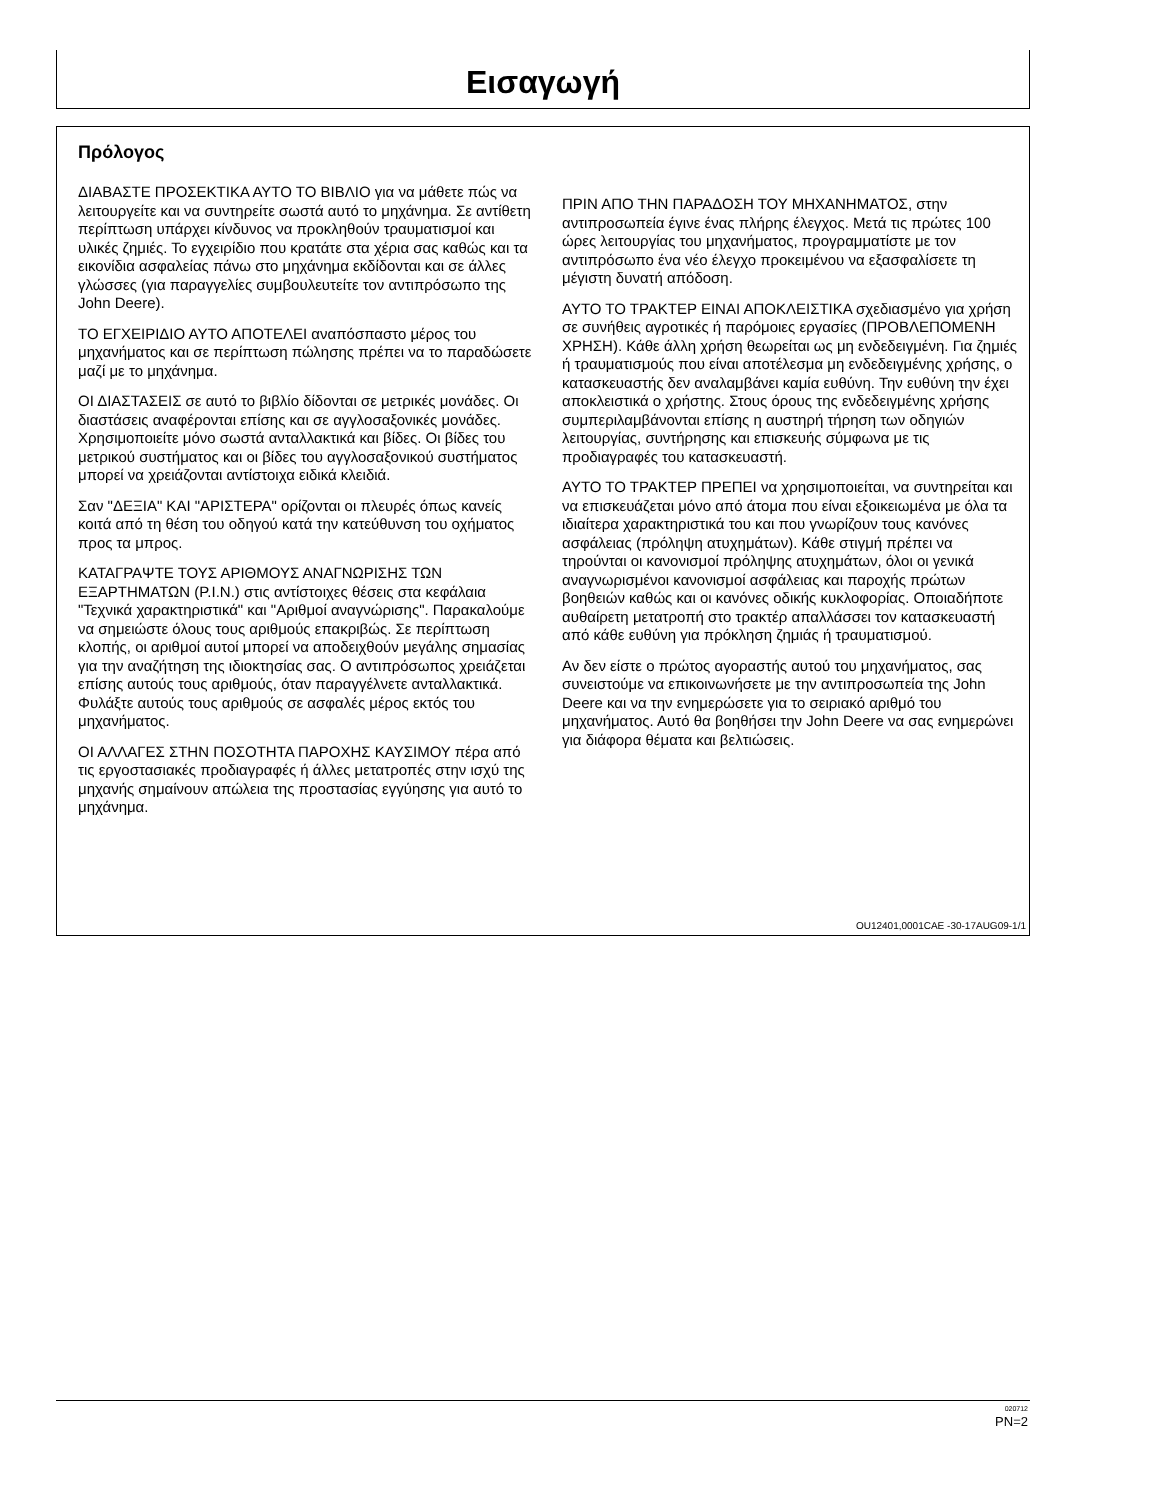Εισαγωγή
Πρόλογος
ΔΙΑΒΑΣΤΕ ΠΡΟΣΕΚΤΙΚΑ ΑΥΤΟ ΤΟ ΒΙΒΛΙΟ για να μάθετε πώς να λειτουργείτε και να συντηρείτε σωστά αυτό το μηχάνημα. Σε αντίθετη περίπτωση υπάρχει κίνδυνος να προκληθούν τραυματισμοί και υλικές ζημιές. Το εγχειρίδιο που κρατάτε στα χέρια σας καθώς και τα εικονίδια ασφαλείας πάνω στο μηχάνημα εκδίδονται και σε άλλες γλώσσες (για παραγγελίες συμβουλευτείτε τον αντιπρόσωπο της John Deere).
ΤΟ ΕΓΧΕΙΡΙΔΙΟ ΑΥΤΟ ΑΠΟΤΕΛΕΙ αναπόσπαστο μέρος του μηχανήματος και σε περίπτωση πώλησης πρέπει να το παραδώσετε μαζί με το μηχάνημα.
ΟΙ ΔΙΑΣΤΑΣΕΙΣ σε αυτό το βιβλίο δίδονται σε μετρικές μονάδες. Οι διαστάσεις αναφέρονται επίσης και σε αγγλοσαξονικές μονάδες. Χρησιμοποιείτε μόνο σωστά ανταλλακτικά και βίδες. Οι βίδες του μετρικού συστήματος και οι βίδες του αγγλοσαξονικού συστήματος μπορεί να χρειάζονται αντίστοιχα ειδικά κλειδιά.
Σαν "ΔΕΞΙΑ" ΚΑΙ "ΑΡΙΣΤΕΡΑ" ορίζονται οι πλευρές όπως κανείς κοιτά από τη θέση του οδηγού κατά την κατεύθυνση του οχήματος προς τα μπρος.
ΚΑΤΑΓΡΑΨΤΕ ΤΟΥΣ ΑΡΙΘΜΟΥΣ ΑΝΑΓΝΩΡΙΣΗΣ ΤΩΝ ΕΞΑΡΤΗΜΑΤΩΝ (P.I.N.) στις αντίστοιχες θέσεις στα κεφάλαια "Τεχνικά χαρακτηριστικά" και "Αριθμοί αναγνώρισης". Παρακαλούμε να σημειώστε όλους τους αριθμούς επακριβώς. Σε περίπτωση κλοπής, οι αριθμοί αυτοί μπορεί να αποδειχθούν μεγάλης σημασίας για την αναζήτηση της ιδιοκτησίας σας. Ο αντιπρόσωπος χρειάζεται επίσης αυτούς τους αριθμούς, όταν παραγγέλνετε ανταλλακτικά. Φυλάξτε αυτούς τους αριθμούς σε ασφαλές μέρος εκτός του μηχανήματος.
ΟΙ ΑΛΛΑΓΕΣ ΣΤΗΝ ΠΟΣΟΤΗΤΑ ΠΑΡΟΧΗΣ ΚΑΥΣΙΜΟΥ πέρα από τις εργοστασιακές προδιαγραφές ή άλλες μετατροπές στην ισχύ της μηχανής σημαίνουν απώλεια της προστασίας εγγύησης για αυτό το μηχάνημα.
ΠΡΙΝ ΑΠΟ ΤΗΝ ΠΑΡΑΔΟΣΗ ΤΟΥ ΜΗΧΑΝΗΜΑΤΟΣ, στην αντιπροσωπεία έγινε ένας πλήρης έλεγχος. Μετά τις πρώτες 100 ώρες λειτουργίας του μηχανήματος, προγραμματίστε με τον αντιπρόσωπο ένα νέο έλεγχο προκειμένου να εξασφαλίσετε τη μέγιστη δυνατή απόδοση.
ΑΥΤΟ ΤΟ ΤΡΑΚΤΕΡ ΕΙΝΑΙ ΑΠΟΚΛΕΙΣΤΙΚΑ σχεδιασμένο για χρήση σε συνήθεις αγροτικές ή παρόμοιες εργασίες (ΠΡΟΒΛΕΠΟΜΕΝΗ ΧΡΗΣΗ). Κάθε άλλη χρήση θεωρείται ως μη ενδεδειγμένη. Για ζημιές ή τραυματισμούς που είναι αποτέλεσμα μη ενδεδειγμένης χρήσης, ο κατασκευαστής δεν αναλαμβάνει καμία ευθύνη. Την ευθύνη την έχει αποκλειστικά ο χρήστης. Στους όρους της ενδεδειγμένης χρήσης συμπεριλαμβάνονται επίσης η αυστηρή τήρηση των οδηγιών λειτουργίας, συντήρησης και επισκευής σύμφωνα με τις προδιαγραφές του κατασκευαστή.
ΑΥΤΟ ΤΟ ΤΡΑΚΤΕΡ ΠΡΕΠΕΙ να χρησιμοποιείται, να συντηρείται και να επισκευάζεται μόνο από άτομα που είναι εξοικειωμένα με όλα τα ιδιαίτερα χαρακτηριστικά του και που γνωρίζουν τους κανόνες ασφάλειας (πρόληψη ατυχημάτων). Κάθε στιγμή πρέπει να τηρούνται οι κανονισμοί πρόληψης ατυχημάτων, όλοι οι γενικά αναγνωρισμένοι κανονισμοί ασφάλειας και παροχής πρώτων βοηθειών καθώς και οι κανόνες οδικής κυκλοφορίας. Οποιαδήποτε αυθαίρετη μετατροπή στο τρακτέρ απαλλάσσει τον κατασκευαστή από κάθε ευθύνη για πρόκληση ζημιάς ή τραυματισμού.
Αν δεν είστε ο πρώτος αγοραστής αυτού του μηχανήματος, σας συνειστούμε να επικοινωνήσετε με την αντιπροσωπεία της John Deere και να την ενημερώσετε για το σειριακό αριθμό του μηχανήματος. Αυτό θα βοηθήσει την John Deere να σας ενημερώνει για διάφορα θέματα και βελτιώσεις.
OU12401,0001CAE -30-17AUG09-1/1
020712
PN=2